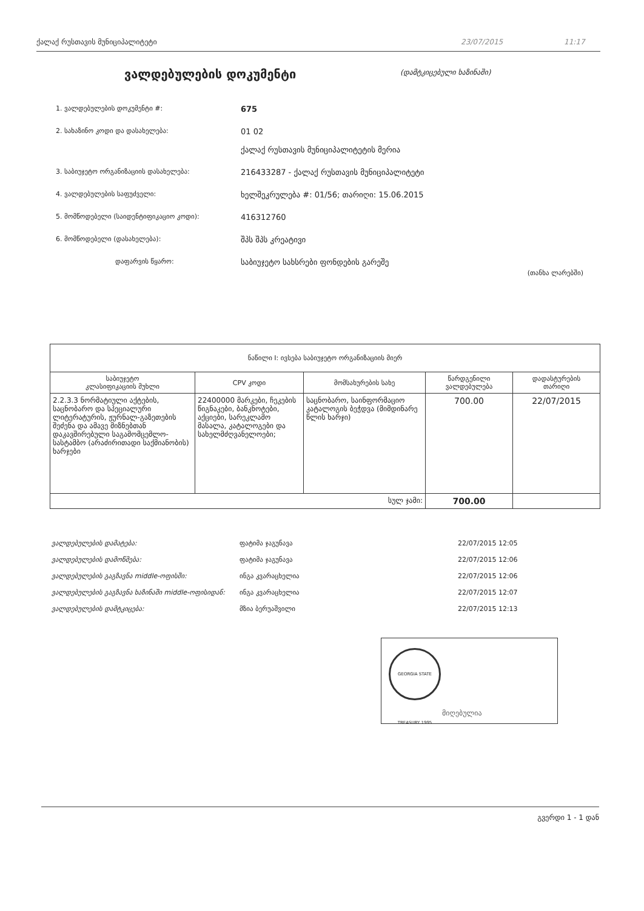ქალაქ რუსთავის მუნიციპალიტეტი 23/07/2015 11:17
ვალდებულების დოკუმენტი (დამტკიცებული ხაზინაში)
1. ვალდებულების დოკუმენტი #: 675
2. სახაზინო კოდი და დასახელება: 01 02
ქალაქ რუსთავის მუნიციპალიტეტის მერია
3. საბიუჯეტო ორგანიზაციის დასახელება: 216433287 - ქალაქ რუსთავის მუნიციპალიტეტი
4. ვალდებულების საფუძველი: ხელშეკრულება #: 01/56; თარიღი: 15.06.2015
5. მომწოდებელი (საიდენტიფიკაციო კოდი): 416312760
6. მომწოდებელი (დასახელება): შპს შპს კრეატივი
დაფარვის წყარო: საბიუჯეტო სახსრები ფონდების გარეშე
(თანხა ლარებში)
| ნაწილი I: ივსება საბიუჯეტო ორგანიზაციის მიერ | | | | |
| --- | --- | --- | --- | --- |
| საბიუჯეტო კლასიფიკაციის მუხლი | CPV კოდი | მომსახურების სახე | წარდგენილი ვალდებულება | დადასტურების თარიღი |
| 2.2.3.3 ნორმატიული აქტების, საცნობარო და სპეციალური ლიტერატურის, ჟურნალ-გაზეთების შეძენა და ამავე მიზნებთან დაკავშირებული საგამომცემლო-სასტამბო (არაძირითადი საქმიანობის) ხარჯები | 22400000 მარკები, ჩეკების წიგნაკები, ბანკნოტები, აქციები, სარეკლამო მასალა, კატალოგები და სახელმძღვანელოები; | საცნობარო, საინფორმაციო კატალოგის ბეჭდვა (მიმდინარე წლის ხარჯი) | 700.00 | 22/07/2015 |
| სულ ჯამი: | | | 700.00 | |
ვალდებულების დამატება: ფატიმა ჯაგუნავა 22/07/2015 12:05
ვალდებულების დამოწმება: ფატიმა ჯაგუნავა 22/07/2015 12:06
ვალდებულების გაგზავნა middle-ოფისში: ინგა კვარაცხელია 22/07/2015 12:06
ვალდებულების გაგზავნა ხაზინაში middle-ოფისიდან: ინგა კვარაცხელია 22/07/2015 12:07
ვალდებულების დამტკიცება: მზია ბერუაშვილი 22/07/2015 12:13
GEORGIA STATE TREASURY 1995
მიღებულია
გვერდი 1 - 1 დან